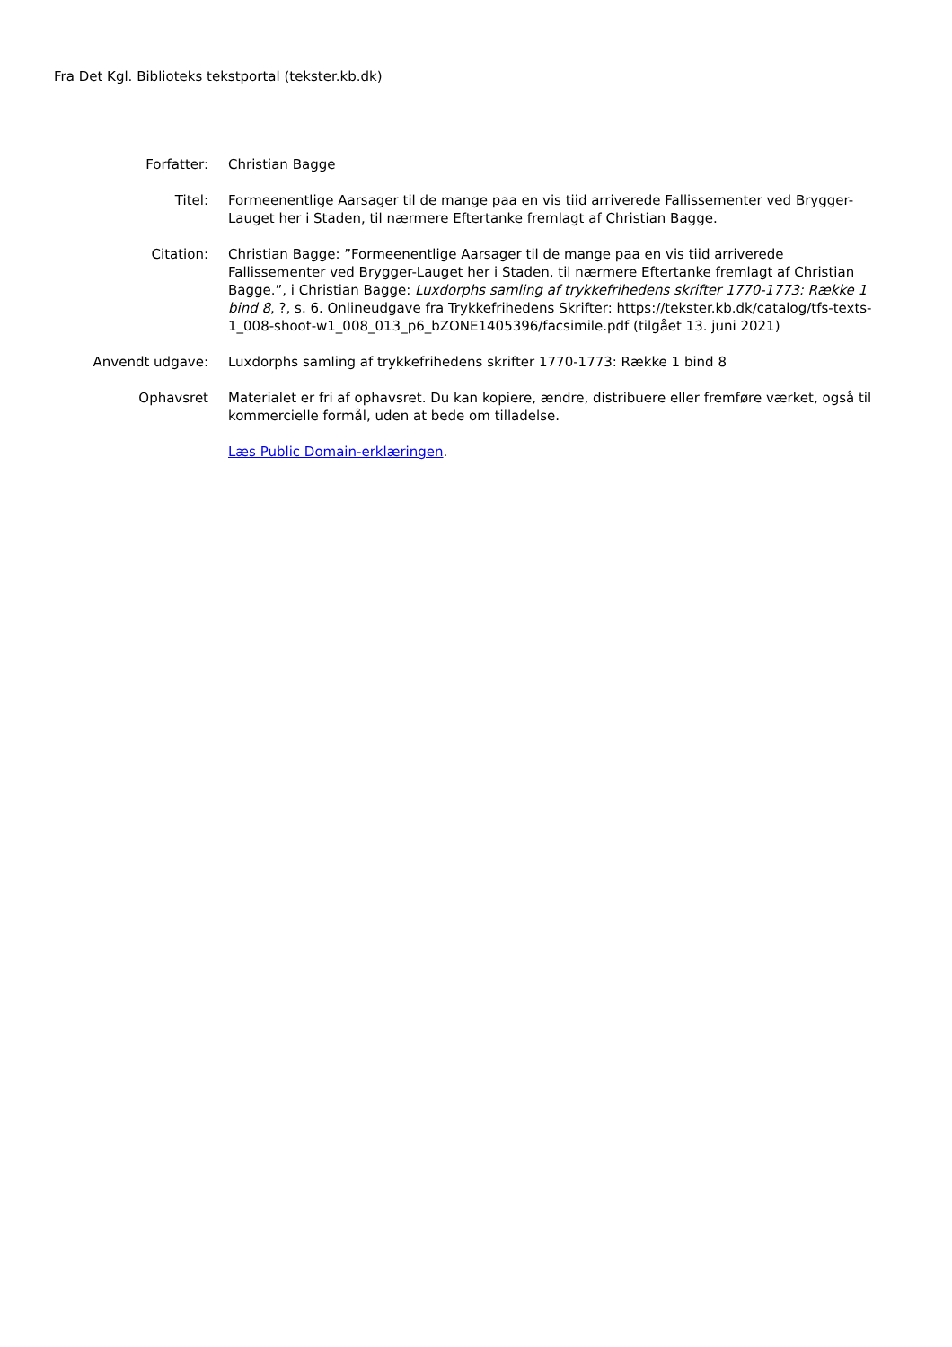Fra Det Kgl. Biblioteks tekstportal (tekster.kb.dk)
Forfatter: Christian Bagge
Titel: Formeenentlige Aarsager til de mange paa en vis tiid arriverede Fallissementer ved Brygger-Lauget her i Staden, til nærmere Eftertanke fremlagt af Christian Bagge.
Citation: Christian Bagge: ”Formeenentlige Aarsager til de mange paa en vis tiid arriverede Fallissementer ved Brygger-Lauget her i Staden, til nærmere Eftertanke fremlagt af Christian Bagge.”, i Christian Bagge: Luxdorphs samling af trykkefrihedens skrifter 1770-1773: Række 1 bind 8, ?, s. 6. Onlineudgave fra Trykkefrihedens Skrifter: https://tekster.kb.dk/catalog/tfs-texts-1_008-shoot-w1_008_013_p6_bZONE1405396/facsimile.pdf (tilgået 13. juni 2021)
Anvendt udgave: Luxdorphs samling af trykkefrihedens skrifter 1770-1773: Række 1 bind 8
Ophavsret Materialet er fri af ophavsret. Du kan kopiere, ændre, distribuere eller fremføre værket, også til kommercielle formål, uden at bede om tilladelse.
Læs Public Domain-erklæringen.